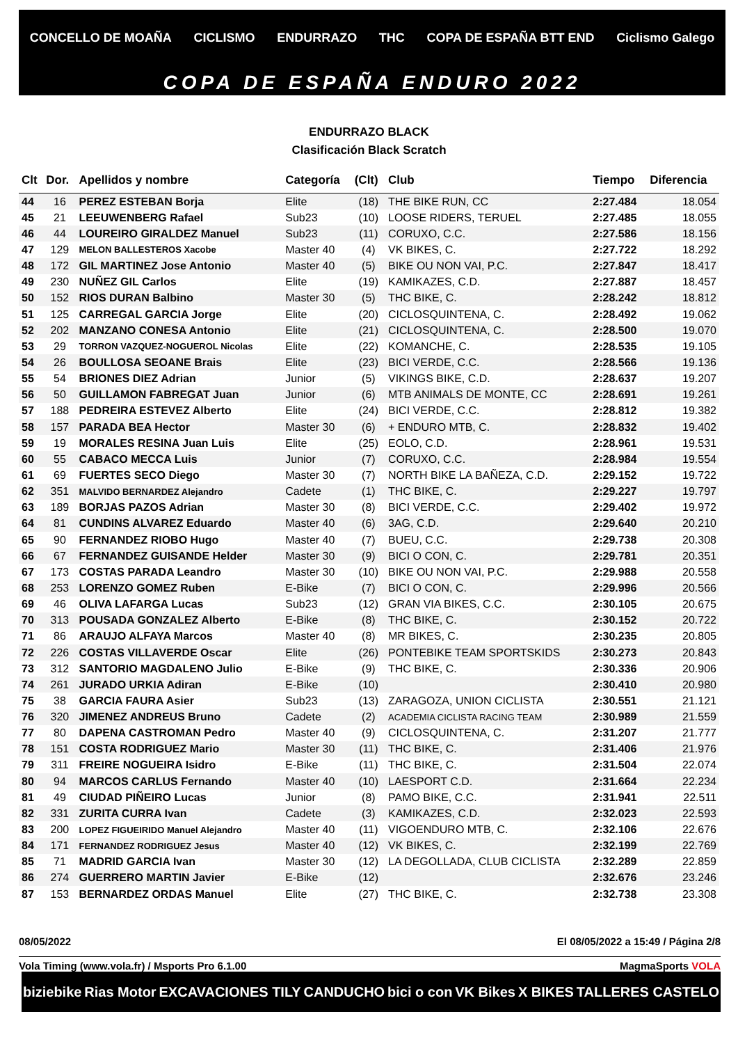CONCELLO DE MOAÑA CICLISMO ENDURRAZO THC COPA DE ESPAÑA BTT END Ciclismo Galego
COPA DE ESPAÑA ENDURO 2022
ENDURRAZO BLACK
Clasificación Black Scratch
| Clt | Dor. | Apellidos y nombre | Categoría | (Clt) | Club | Tiempo | Diferencia |
| --- | --- | --- | --- | --- | --- | --- | --- |
| 44 | 16 | PEREZ ESTEBAN Borja | Elite | (18) | THE BIKE RUN, CC | 2:27.484 | 18.054 |
| 45 | 21 | LEEUWENBERG Rafael | Sub23 | (10) | LOOSE RIDERS, TERUEL | 2:27.485 | 18.055 |
| 46 | 44 | LOUREIRO GIRALDEZ Manuel | Sub23 | (11) | CORUXO, C.C. | 2:27.586 | 18.156 |
| 47 | 129 | MELON BALLESTEROS Xacobe | Master 40 | (4) | VK BIKES, C. | 2:27.722 | 18.292 |
| 48 | 172 | GIL MARTINEZ Jose Antonio | Master 40 | (5) | BIKE OU NON VAI, P.C. | 2:27.847 | 18.417 |
| 49 | 230 | NUÑEZ GIL Carlos | Elite | (19) | KAMIKAZES, C.D. | 2:27.887 | 18.457 |
| 50 | 152 | RIOS DURAN Balbino | Master 30 | (5) | THC BIKE, C. | 2:28.242 | 18.812 |
| 51 | 125 | CARREGAL GARCIA Jorge | Elite | (20) | CICLOSQUINTENA, C. | 2:28.492 | 19.062 |
| 52 | 202 | MANZANO CONESA Antonio | Elite | (21) | CICLOSQUINTENA, C. | 2:28.500 | 19.070 |
| 53 | 29 | TORRON VAZQUEZ-NOGUEROL Nicolas | Elite | (22) | KOMANCHE, C. | 2:28.535 | 19.105 |
| 54 | 26 | BOULLOSA SEOANE Brais | Elite | (23) | BICI VERDE, C.C. | 2:28.566 | 19.136 |
| 55 | 54 | BRIONES DIEZ Adrian | Junior | (5) | VIKINGS BIKE, C.D. | 2:28.637 | 19.207 |
| 56 | 50 | GUILLAMON FABREGAT Juan | Junior | (6) | MTB ANIMALS DE MONTE, CC | 2:28.691 | 19.261 |
| 57 | 188 | PEDREIRA ESTEVEZ Alberto | Elite | (24) | BICI VERDE, C.C. | 2:28.812 | 19.382 |
| 58 | 157 | PARADA BEA Hector | Master 30 | (6) | + ENDURO MTB, C. | 2:28.832 | 19.402 |
| 59 | 19 | MORALES RESINA Juan Luis | Elite | (25) | EOLO, C.D. | 2:28.961 | 19.531 |
| 60 | 55 | CABACO MECCA Luis | Junior | (7) | CORUXO, C.C. | 2:28.984 | 19.554 |
| 61 | 69 | FUERTES SECO Diego | Master 30 | (7) | NORTH BIKE LA BAÑEZA, C.D. | 2:29.152 | 19.722 |
| 62 | 351 | MALVIDO BERNARDEZ Alejandro | Cadete | (1) | THC BIKE, C. | 2:29.227 | 19.797 |
| 63 | 189 | BORJAS PAZOS Adrian | Master 30 | (8) | BICI VERDE, C.C. | 2:29.402 | 19.972 |
| 64 | 81 | CUNDINS ALVAREZ Eduardo | Master 40 | (6) | 3AG, C.D. | 2:29.640 | 20.210 |
| 65 | 90 | FERNANDEZ RIOBO Hugo | Master 40 | (7) | BUEU, C.C. | 2:29.738 | 20.308 |
| 66 | 67 | FERNANDEZ GUISANDE Helder | Master 30 | (9) | BICI O CON, C. | 2:29.781 | 20.351 |
| 67 | 173 | COSTAS PARADA Leandro | Master 30 | (10) | BIKE OU NON VAI, P.C. | 2:29.988 | 20.558 |
| 68 | 253 | LORENZO GOMEZ Ruben | E-Bike | (7) | BICI O CON, C. | 2:29.996 | 20.566 |
| 69 | 46 | OLIVA LAFARGA Lucas | Sub23 | (12) | GRAN VIA BIKES, C.C. | 2:30.105 | 20.675 |
| 70 | 313 | POUSADA GONZALEZ Alberto | E-Bike | (8) | THC BIKE, C. | 2:30.152 | 20.722 |
| 71 | 86 | ARAUJO ALFAYA Marcos | Master 40 | (8) | MR BIKES, C. | 2:30.235 | 20.805 |
| 72 | 226 | COSTAS VILLAVERDE Oscar | Elite | (26) | PONTEBIKE TEAM SPORTSKIDS | 2:30.273 | 20.843 |
| 73 | 312 | SANTORIO MAGDALENO Julio | E-Bike | (9) | THC BIKE, C. | 2:30.336 | 20.906 |
| 74 | 261 | JURADO URKIA Adiran | E-Bike | (10) | | 2:30.410 | 20.980 |
| 75 | 38 | GARCIA FAURA Asier | Sub23 | (13) | ZARAGOZA, UNION CICLISTA | 2:30.551 | 21.121 |
| 76 | 320 | JIMENEZ ANDREUS Bruno | Cadete | (2) | ACADEMIA CICLISTA RACING TEAM | 2:30.989 | 21.559 |
| 77 | 80 | DAPENA CASTROMAN Pedro | Master 40 | (9) | CICLOSQUINTENA, C. | 2:31.207 | 21.777 |
| 78 | 151 | COSTA RODRIGUEZ Mario | Master 30 | (11) | THC BIKE, C. | 2:31.406 | 21.976 |
| 79 | 311 | FREIRE NOGUEIRA Isidro | E-Bike | (11) | THC BIKE, C. | 2:31.504 | 22.074 |
| 80 | 94 | MARCOS CARLUS Fernando | Master 40 | (10) | LAESPORT C.D. | 2:31.664 | 22.234 |
| 81 | 49 | CIUDAD PIÑEIRO Lucas | Junior | (8) | PAMO BIKE, C.C. | 2:31.941 | 22.511 |
| 82 | 331 | ZURITA CURRA Ivan | Cadete | (3) | KAMIKAZES, C.D. | 2:32.023 | 22.593 |
| 83 | 200 | LOPEZ FIGUEIRIDO Manuel Alejandro | Master 40 | (11) | VIGOENDURO MTB, C. | 2:32.106 | 22.676 |
| 84 | 171 | FERNANDEZ RODRIGUEZ Jesus | Master 40 | (12) | VK BIKES, C. | 2:32.199 | 22.769 |
| 85 | 71 | MADRID GARCIA Ivan | Master 30 | (12) | LA DEGOLLADA, CLUB CICLISTA | 2:32.289 | 22.859 |
| 86 | 274 | GUERRERO MARTIN Javier | E-Bike | (12) | | 2:32.676 | 23.246 |
| 87 | 153 | BERNARDEZ ORDAS Manuel | Elite | (27) | THC BIKE, C. | 2:32.738 | 23.308 |
08/05/2022 El 08/05/2022 a 15:49 / Página 2/8
Vola Timing (www.vola.fr) / Msports Pro 6.1.00 MagmaSports VOLA
biziebike Rias Motor EXCAVACIONES TILY CANDUCHO bici o con VK Bikes X BIKES TALLERES CASTELO